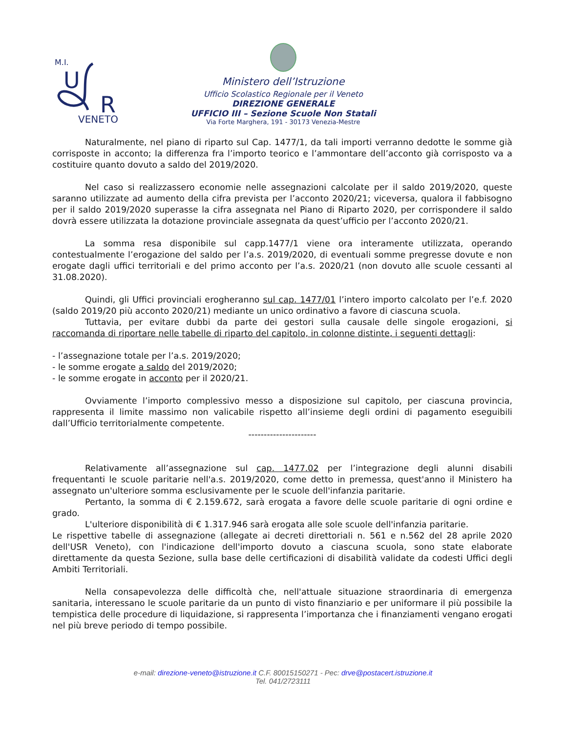M.I.
U
R
VENETO
Ministero dell’Istruzione
Ufficio Scolastico Regionale per il Veneto
DIREZIONE GENERALE
UFFICIO III – Sezione Scuole Non Statali
Via Forte Marghera, 191 - 30173 Venezia-Mestre
Naturalmente, nel piano di riparto sul Cap. 1477/1, da tali importi verranno dedotte le somme già corrisposte in acconto; la differenza fra l’importo teorico e l’ammontare dell’acconto già corrisposto va a costituire quanto dovuto a saldo del 2019/2020.
Nel caso si realizzassero economie nelle assegnazioni calcolate per il saldo 2019/2020, queste saranno utilizzate ad aumento della cifra prevista per l’acconto 2020/21; viceversa, qualora il fabbisogno per il saldo 2019/2020 superasse la cifra assegnata nel Piano di Riparto 2020, per corrispondere il saldo dovrà essere utilizzata la dotazione provinciale assegnata da quest’ufficio per l’acconto 2020/21.
La somma resa disponibile sul capp.1477/1 viene ora interamente utilizzata, operando contestualmente l’erogazione del saldo per l’a.s. 2019/2020, di eventuali somme pregresse dovute e non erogate dagli uffici territoriali e del primo acconto per l’a.s. 2020/21 (non dovuto alle scuole cessanti al 31.08.2020).
Quindi, gli Uffici provinciali erogheranno sul cap. 1477/01 l’intero importo calcolato per l’e.f. 2020 (saldo 2019/20 più acconto 2020/21) mediante un unico ordinativo a favore di ciascuna scuola.
Tuttavia, per evitare dubbi da parte dei gestori sulla causale delle singole erogazioni, si raccomanda di riportare nelle tabelle di riparto del capitolo, in colonne distinte, i seguenti dettagli:
- l’assegnazione totale per l’a.s. 2019/2020;
- le somme erogate a saldo del 2019/2020;
- le somme erogate in acconto per il 2020/21.
Ovviamente l’importo complessivo messo a disposizione sul capitolo, per ciascuna provincia, rappresenta il limite massimo non valicabile rispetto all’insieme degli ordini di pagamento eseguibili dall’Ufficio territorialmente competente.
----------------------
Relativamente all’assegnazione sul cap. 1477.02 per l’integrazione degli alunni disabili frequentanti le scuole paritarie nell'a.s. 2019/2020, come detto in premessa, quest'anno il Ministero ha assegnato un'ulteriore somma esclusivamente per le scuole dell'infanzia paritarie.
Pertanto, la somma di € 2.159.672, sarà erogata a favore delle scuole paritarie di ogni ordine e grado.
L'ulteriore disponibilità di € 1.317.946 sarà erogata alle sole scuole dell'infanzia paritarie.
Le rispettive tabelle di assegnazione (allegate ai decreti direttoriali n. 561 e n.562 del 28 aprile 2020 dell'USR Veneto), con l'indicazione dell'importo dovuto a ciascuna scuola, sono state elaborate direttamente da questa Sezione, sulla base delle certificazioni di disabilità validate da codesti Uffici degli Ambiti Territoriali.
Nella consapevolezza delle difficoltà che, nell'attuale situazione straordinaria di emergenza sanitaria, interessano le scuole paritarie da un punto di visto finanziario e per uniformare il più possibile la tempistica delle procedure di liquidazione, si rappresenta l’importanza che i finanziamenti vengano erogati nel più breve periodo di tempo possibile.
e-mail: direzione-veneto@istruzione.it C.F. 80015150271 - Pec: drve@postacert.istruzione.it
Tel. 041/2723111